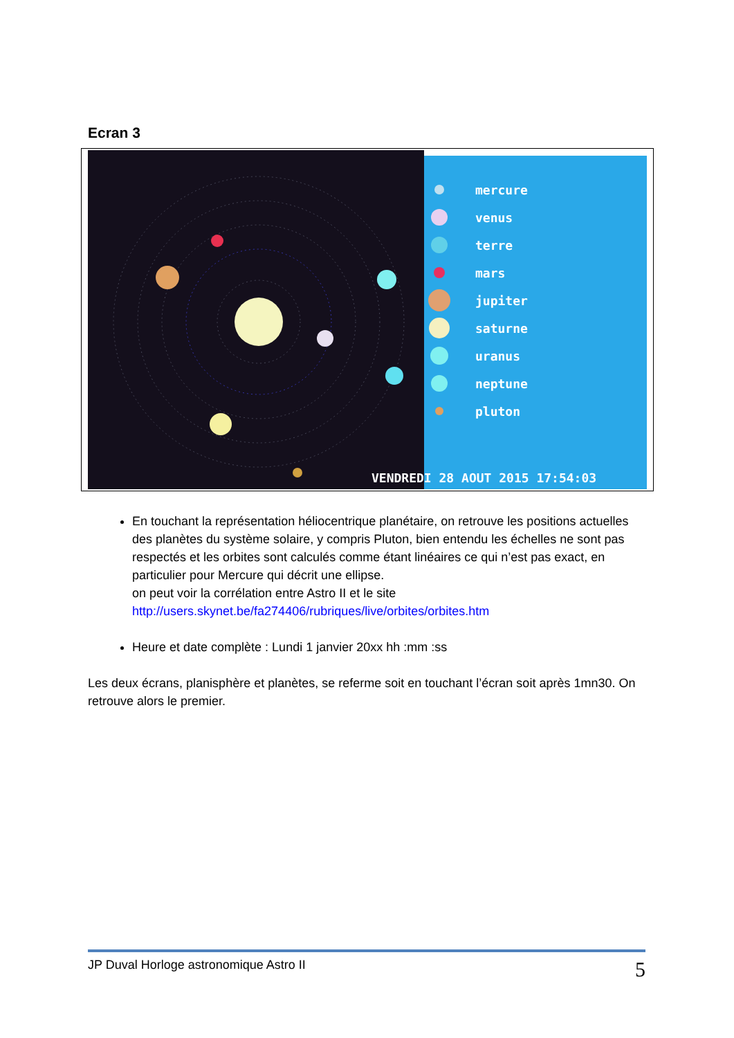Ecran 3
mercure
venus
terre
mars
jupiter
saturne
uranus
neptune
pluton
VENDREDI 28 AOUT 2015 17:54:03
En touchant la représentation héliocentrique planétaire, on retrouve les positions actuelles des planètes du système solaire, y compris Pluton, bien entendu les échelles ne sont pas respectés et les orbites sont calculés comme étant linéaires ce qui n’est pas exact, en particulier pour Mercure qui décrit une ellipse.
on peut voir la corrélation entre Astro II et le site
http://users.skynet.be/fa274406/rubriques/live/orbites/orbites.htm
Heure et date complète : Lundi 1 janvier 20xx hh :mm :ss
Les deux écrans, planisphère et planètes, se referme soit en touchant l’écran soit après 1mn30. On retrouve alors le premier.
JP Duval Horloge astronomique Astro II 5